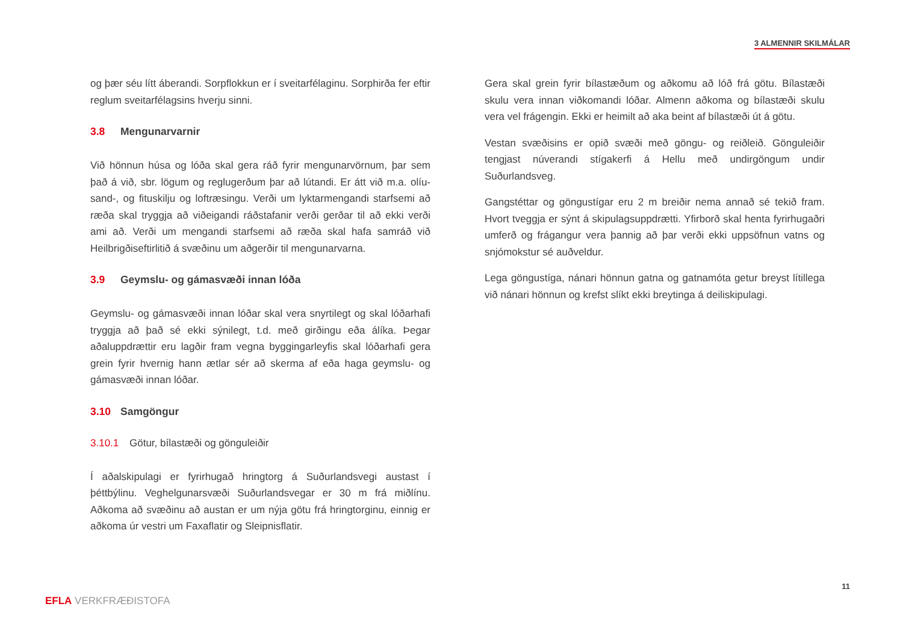3 ALMENNIR SKILMÁLAR
og þær séu lítt áberandi. Sorpflokkun er í sveitarfélaginu. Sorphirða fer eftir reglum sveitarfélagsins hverju sinni.
3.8 Mengunarvarnir
Við hönnun húsa og lóða skal gera ráð fyrir mengunarvörnum, þar sem það á við, sbr. lögum og reglugerðum þar að lútandi. Er átt við m.a. olíu-sand-, og fituskilju og loftræsingu. Verði um lyktarmengandi starfsemi að ræða skal tryggja að viðeigandi ráðstafanir verði gerðar til að ekki verði ami að. Verði um mengandi starfsemi að ræða skal hafa samráð við Heilbrigðiseftirlitið á svæðinu um aðgerðir til mengunarvarna.
3.9 Geymslu- og gámasvæði innan lóða
Geymslu- og gámasvæði innan lóðar skal vera snyrtilegt og skal lóðarhafi tryggja að það sé ekki sýnilegt, t.d. með girðingu eða álíka. Þegar aðaluppdrættir eru lagðir fram vegna byggingarleyfis skal lóðarhafi gera grein fyrir hvernig hann ætlar sér að skerma af eða haga geymslu- og gámasvæði innan lóðar.
3.10 Samgöngur
3.10.1 Götur, bílastæði og gönguleiðir
Í aðalskipulagi er fyrirhugað hringtorg á Suðurlandsvegi austast í þéttbýlinu. Veghelgunarsvæði Suðurlandsvegar er 30 m frá miðlínu. Aðkoma að svæðinu að austan er um nýja götu frá hringtorginu, einnig er aðkoma úr vestri um Faxaflatir og Sleipnisflatir.
Gera skal grein fyrir bílastæðum og aðkomu að lóð frá götu. Bílastæði skulu vera innan viðkomandi lóðar. Almenn aðkoma og bílastæði skulu vera vel frágengin. Ekki er heimilt að aka beint af bílastæði út á götu.
Vestan svæðisins er opið svæði með göngu- og reiðleið. Gönguleiðir tengjast núverandi stígakerfi á Hellu með undirgöngum undir Suðurlandsveg.
Gangstéttar og göngustígar eru 2 m breiðir nema annað sé tekið fram. Hvort tveggja er sýnt á skipulagsuppdrætti. Yfirborð skal henta fyrirhugaðri umferð og frágangur vera þannig að þar verði ekki uppsöfnun vatns og snjómokstur sé auðveldur.
Lega göngustíga, nánari hönnun gatna og gatnamóta getur breyst lítillega við nánari hönnun og krefst slíkt ekki breytinga á deiliskipulagi.
11
EFLA VERKFRÆÐISTOFA